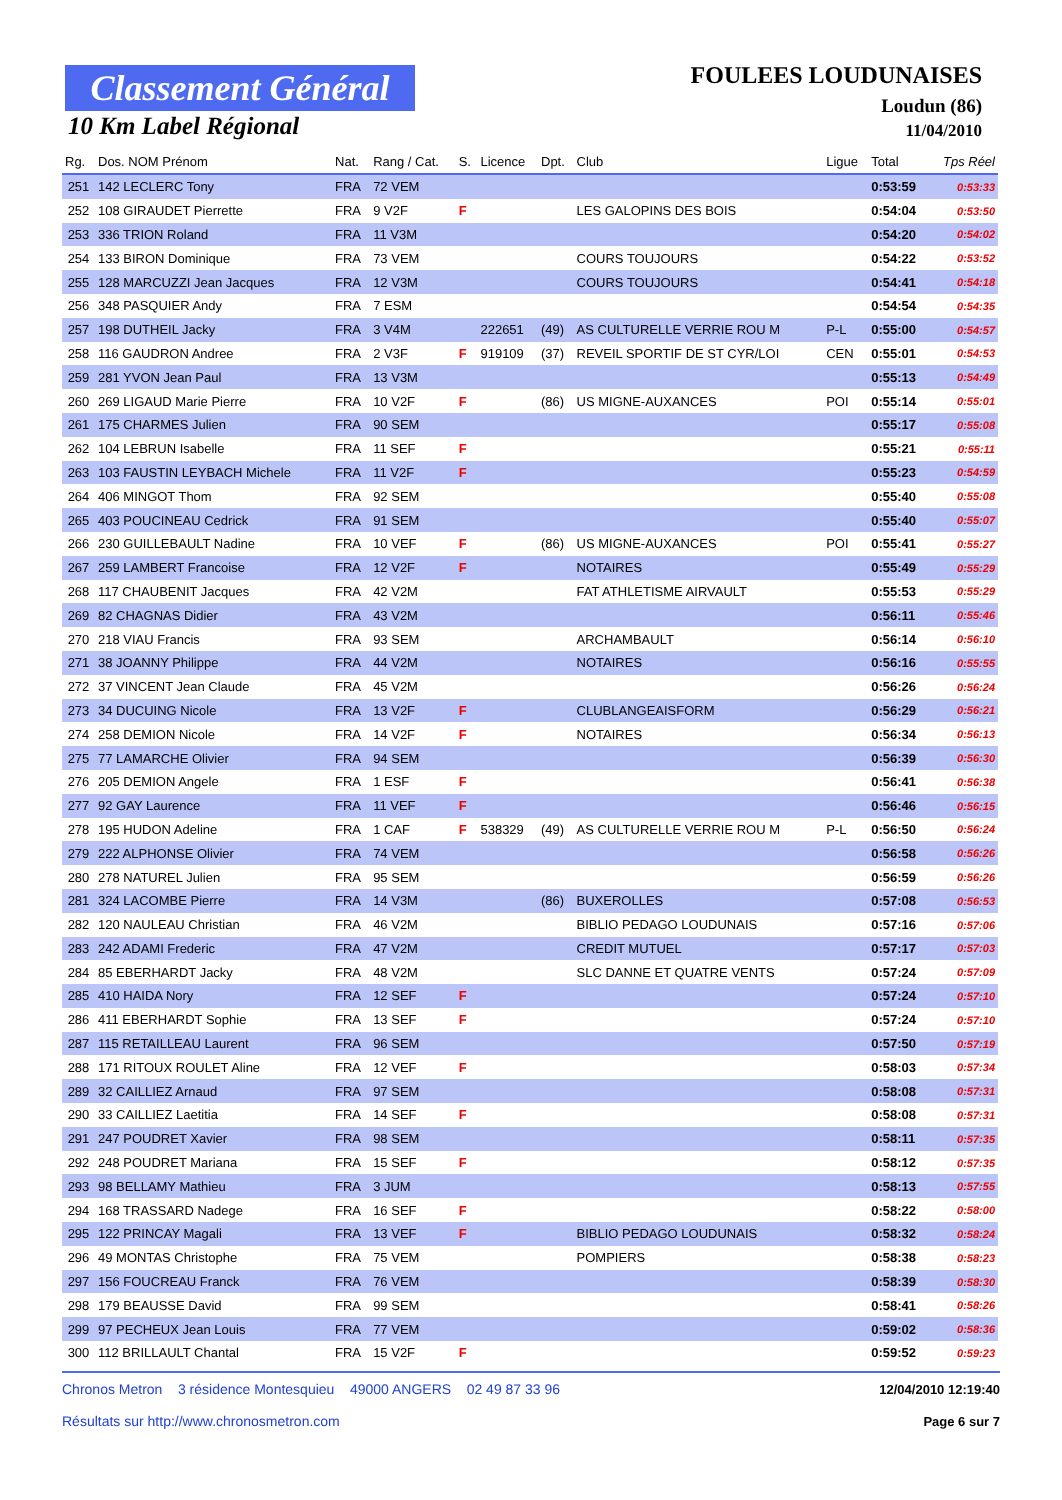Classement Général
10 Km Label Régional
FOULEES LOUDUNAISES
Loudun (86)
11/04/2010
| Rg. | Dos. NOM Prénom | Nat. | Rang / Cat. | S. | Licence | Dpt. | Club | Ligue | Total | Tps Réel |
| --- | --- | --- | --- | --- | --- | --- | --- | --- | --- | --- |
| 251 | 142 LECLERC Tony | FRA | 72 VEM | | | | | | 0:53:59 | 0:53:33 |
| 252 | 108 GIRAUDET Pierrette | FRA | 9 V2F | F | | | LES GALOPINS DES BOIS | | 0:54:04 | 0:53:50 |
| 253 | 336 TRION Roland | FRA | 11 V3M | | | | | | 0:54:20 | 0:54:02 |
| 254 | 133 BIRON Dominique | FRA | 73 VEM | | | | COURS TOUJOURS | | 0:54:22 | 0:53:52 |
| 255 | 128 MARCUZZI Jean Jacques | FRA | 12 V3M | | | | COURS TOUJOURS | | 0:54:41 | 0:54:18 |
| 256 | 348 PASQUIER Andy | FRA | 7 ESM | | | | | | 0:54:54 | 0:54:35 |
| 257 | 198 DUTHEIL Jacky | FRA | 3 V4M | | 222651 | (49) | AS CULTURELLE VERRIE ROU M | P-L | 0:55:00 | 0:54:57 |
| 258 | 116 GAUDRON Andree | FRA | 2 V3F | F | 919109 | (37) | REVEIL SPORTIF DE ST CYR/LOI | CEN | 0:55:01 | 0:54:53 |
| 259 | 281 YVON Jean Paul | FRA | 13 V3M | | | | | | 0:55:13 | 0:54:49 |
| 260 | 269 LIGAUD Marie Pierre | FRA | 10 V2F | F | | (86) | US MIGNE-AUXANCES | POI | 0:55:14 | 0:55:01 |
| 261 | 175 CHARMES Julien | FRA | 90 SEM | | | | | | 0:55:17 | 0:55:08 |
| 262 | 104 LEBRUN Isabelle | FRA | 11 SEF | F | | | | | 0:55:21 | 0:55:11 |
| 263 | 103 FAUSTIN LEYBACH Michele | FRA | 11 V2F | F | | | | | 0:55:23 | 0:54:59 |
| 264 | 406 MINGOT Thom | FRA | 92 SEM | | | | | | 0:55:40 | 0:55:08 |
| 265 | 403 POUCINEAU Cedrick | FRA | 91 SEM | | | | | | 0:55:40 | 0:55:07 |
| 266 | 230 GUILLEBAULT Nadine | FRA | 10 VEF | F | | (86) | US MIGNE-AUXANCES | POI | 0:55:41 | 0:55:27 |
| 267 | 259 LAMBERT Francoise | FRA | 12 V2F | F | | | NOTAIRES | | 0:55:49 | 0:55:29 |
| 268 | 117 CHAUBENIT Jacques | FRA | 42 V2M | | | | FAT ATHLETISME AIRVAULT | | 0:55:53 | 0:55:29 |
| 269 | 82 CHAGNAS Didier | FRA | 43 V2M | | | | | | 0:56:11 | 0:55:46 |
| 270 | 218 VIAU Francis | FRA | 93 SEM | | | | ARCHAMBAULT | | 0:56:14 | 0:56:10 |
| 271 | 38 JOANNY Philippe | FRA | 44 V2M | | | | NOTAIRES | | 0:56:16 | 0:55:55 |
| 272 | 37 VINCENT Jean Claude | FRA | 45 V2M | | | | | | 0:56:26 | 0:56:24 |
| 273 | 34 DUCUING Nicole | FRA | 13 V2F | F | | | CLUBLANGEAISFORM | | 0:56:29 | 0:56:21 |
| 274 | 258 DEMION Nicole | FRA | 14 V2F | F | | | NOTAIRES | | 0:56:34 | 0:56:13 |
| 275 | 77 LAMARCHE Olivier | FRA | 94 SEM | | | | | | 0:56:39 | 0:56:30 |
| 276 | 205 DEMION Angele | FRA | 1 ESF | F | | | | | 0:56:41 | 0:56:38 |
| 277 | 92 GAY Laurence | FRA | 11 VEF | F | | | | | 0:56:46 | 0:56:15 |
| 278 | 195 HUDON Adeline | FRA | 1 CAF | F | 538329 | (49) | AS CULTURELLE VERRIE ROU M | P-L | 0:56:50 | 0:56:24 |
| 279 | 222 ALPHONSE Olivier | FRA | 74 VEM | | | | | | 0:56:58 | 0:56:26 |
| 280 | 278 NATUREL Julien | FRA | 95 SEM | | | | | | 0:56:59 | 0:56:26 |
| 281 | 324 LACOMBE Pierre | FRA | 14 V3M | | | (86) | BUXEROLLES | | 0:57:08 | 0:56:53 |
| 282 | 120 NAULEAU Christian | FRA | 46 V2M | | | | BIBLIO PEDAGO LOUDUNAIS | | 0:57:16 | 0:57:06 |
| 283 | 242 ADAMI Frederic | FRA | 47 V2M | | | | CREDIT MUTUEL | | 0:57:17 | 0:57:03 |
| 284 | 85 EBERHARDT Jacky | FRA | 48 V2M | | | | SLC DANNE ET QUATRE VENTS | | 0:57:24 | 0:57:09 |
| 285 | 410 HAIDA Nory | FRA | 12 SEF | F | | | | | 0:57:24 | 0:57:10 |
| 286 | 411 EBERHARDT Sophie | FRA | 13 SEF | F | | | | | 0:57:24 | 0:57:10 |
| 287 | 115 RETAILLEAU Laurent | FRA | 96 SEM | | | | | | 0:57:50 | 0:57:19 |
| 288 | 171 RITOUX ROULET Aline | FRA | 12 VEF | F | | | | | 0:58:03 | 0:57:34 |
| 289 | 32 CAILLIEZ Arnaud | FRA | 97 SEM | | | | | | 0:58:08 | 0:57:31 |
| 290 | 33 CAILLIEZ Laetitia | FRA | 14 SEF | F | | | | | 0:58:08 | 0:57:31 |
| 291 | 247 POUDRET Xavier | FRA | 98 SEM | | | | | | 0:58:11 | 0:57:35 |
| 292 | 248 POUDRET Mariana | FRA | 15 SEF | F | | | | | 0:58:12 | 0:57:35 |
| 293 | 98 BELLAMY Mathieu | FRA | 3 JUM | | | | | | 0:58:13 | 0:57:55 |
| 294 | 168 TRASSARD Nadege | FRA | 16 SEF | F | | | | | 0:58:22 | 0:58:00 |
| 295 | 122 PRINCAY Magali | FRA | 13 VEF | F | | | BIBLIO PEDAGO LOUDUNAIS | | 0:58:32 | 0:58:24 |
| 296 | 49 MONTAS Christophe | FRA | 75 VEM | | | | POMPIERS | | 0:58:38 | 0:58:23 |
| 297 | 156 FOUCREAU Franck | FRA | 76 VEM | | | | | | 0:58:39 | 0:58:30 |
| 298 | 179 BEAUSSE David | FRA | 99 SEM | | | | | | 0:58:41 | 0:58:26 |
| 299 | 97 PECHEUX Jean Louis | FRA | 77 VEM | | | | | | 0:59:02 | 0:58:36 |
| 300 | 112 BRILLAULT Chantal | FRA | 15 V2F | F | | | | | 0:59:52 | 0:59:23 |
Chronos Metron 3 résidence Montesquieu 49000 ANGERS 02 49 87 33 96
Résultats sur http://www.chronosmetron.com
12/04/2010 12:19:40
Page 6 sur 7